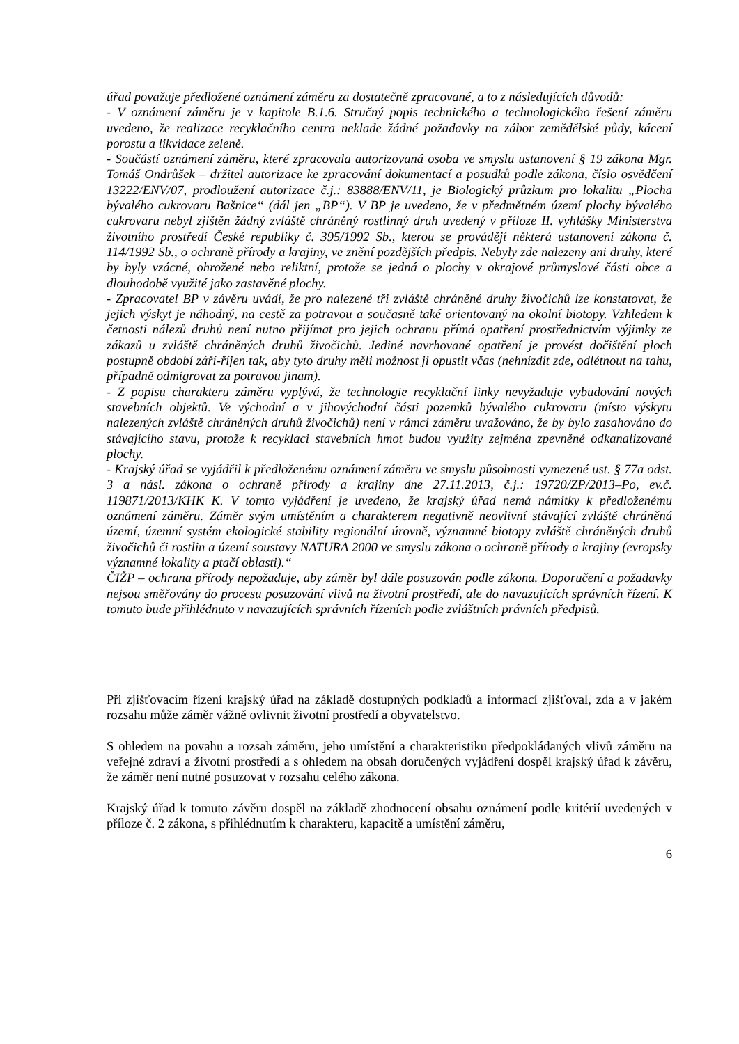úřad považuje předložené oznámení záměru za dostatečně zpracované, a to z následujících důvodů:
- V oznámení záměru je v kapitole B.1.6. Stručný popis technického a technologického řešení záměru uvedeno, že realizace recyklačního centra neklade žádné požadavky na zábor zemědělské půdy, kácení porostu a likvidace zeleně.
- Součástí oznámení záměru, které zpracovala autorizovaná osoba ve smyslu ustanovení § 19 zákona Mgr. Tomáš Ondrůšek – držitel autorizace ke zpracování dokumentací a posudků podle zákona, číslo osvědčení 13222/ENV/07, prodloužení autorizace č.j.: 83888/ENV/11, je Biologický průzkum pro lokalitu „Plocha bývalého cukrovaru Bašnice“ (dál jen „BP“). V BP je uvedeno, že v předmětném území plochy bývalého cukrovaru nebyl zjištěn žádný zvláště chráněný rostlinný druh uvedený v příloze II. vyhlášky Ministerstva životního prostředí České republiky č. 395/1992 Sb., kterou se provádějí některá ustanovení zákona č. 114/1992 Sb., o ochraně přírody a krajiny, ve znění pozdějších předpis. Nebyly zde nalezeny ani druhy, které by byly vzácné, ohrožené nebo reliktní, protože se jedná o plochy v okrajové průmyslové části obce a dlouhodobě využité jako zastavěné plochy.
- Zpracovatel BP v závěru uvádí, že pro nalezené tři zvláště chráněné druhy živočichů lze konstatovat, že jejich výskyt je náhodný, na cestě za potravou a současně také orientovaný na okolní biotopy. Vzhledem k četnosti nálezů druhů není nutno přijímat pro jejich ochranu přímá opatření prostřednictvím výjimky ze zákazů u zvláště chráněných druhů živočichů. Jediné navrhované opatření je provést dočištění ploch postupně období září-říjen tak, aby tyto druhy měli možnost ji opustit včas (nehnízdit zde, odlétnout na tahu, případně odmigrovat za potravou jinam).
- Z popisu charakteru záměru vyplývá, že technologie recyklační linky nevyžaduje vybudování nových stavebních objektů. Ve východní a v jihovýchodní části pozemků bývalého cukrovaru (místo výskytu nalezených zvláště chráněných druhů živočichů) není v rámci záměru uvažováno, že by bylo zasahováno do stávajícího stavu, protože k recyklaci stavebních hmot budou využity zejména zpevněné odkanalizované plochy.
- Krajský úřad se vyjádřil k předloženému oznámení záměru ve smyslu působnosti vymezené ust. § 77a odst. 3 a násl. zákona o ochraně přírody a krajiny dne 27.11.2013, č.j.: 19720/ZP/2013–Po, ev.č. 119871/2013/KHK K. V tomto vyjádření je uvedeno, že krajský úřad nemá námitky k předloženému oznámení záměru. Záměr svým umístěním a charakterem negativně neovlivní stávající zvláště chráněná území, územní systém ekologické stability regionální úrovně, významné biotopy zvláště chráněných druhů živočichů či rostlin a území soustavy NATURA 2000 ve smyslu zákona o ochraně přírody a krajiny (evropsky významné lokality a ptačí oblasti).“
ČIŽP – ochrana přírody nepožaduje, aby záměr byl dále posuzován podle zákona. Doporučení a požadavky nejsou směřovány do procesu posuzování vlivů na životní prostředí, ale do navazujících správních řízení. K tomuto bude přihlédnuto v navazujících správních řízeních podle zvláštních právních předpisů.
Při zjišťovacím řízení krajský úřad na základě dostupných podkladů a informací zjišťoval, zda a v jakém rozsahu může záměr vážně ovlivnit životní prostředí a obyvatelstvo.
S ohledem na povahu a rozsah záměru, jeho umístění a charakteristiku předpokládaných vlivů záměru na veřejné zdraví a životní prostředí a s ohledem na obsah doručených vyjádření dospěl krajský úřad k závěru, že záměr není nutné posuzovat v rozsahu celého zákona.
Krajský úřad k tomuto závěru dospěl na základě zhodnocení obsahu oznámení podle kritérií uvedených v příloze č. 2 zákona, s přihlédnutím k charakteru, kapacitě a umístění záměru,
6